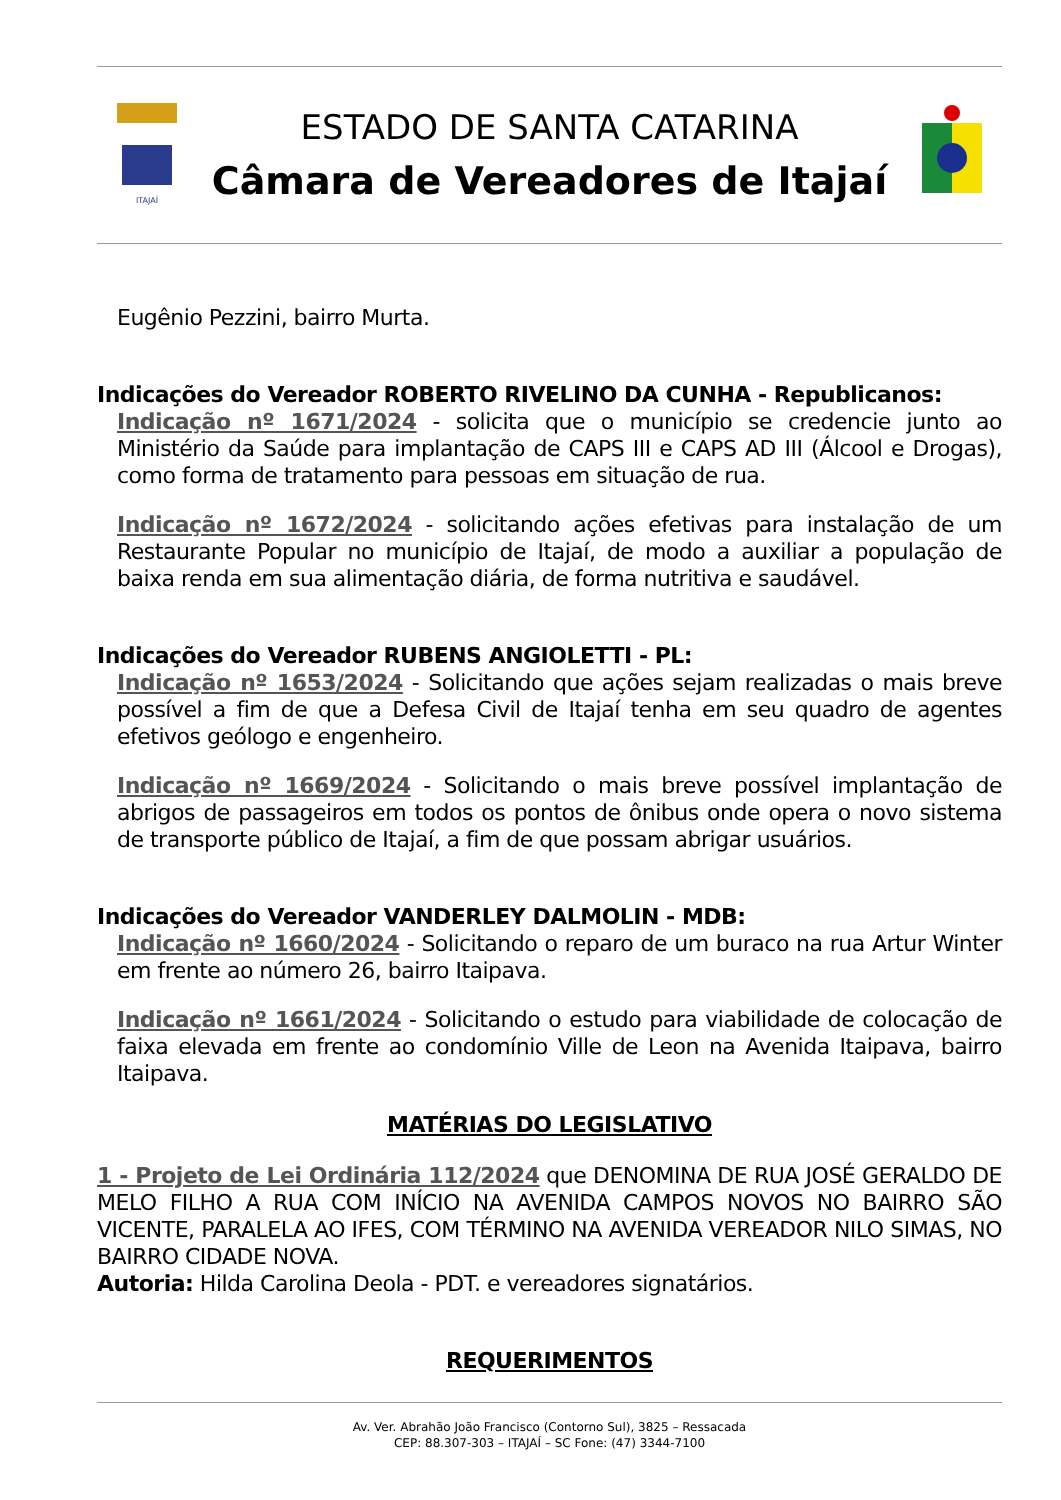ITAJAÍ
ESTADO DE SANTA CATARINA
Câmara de Vereadores de Itajaí
Eugênio Pezzini, bairro Murta.
Indicações do Vereador ROBERTO RIVELINO DA CUNHA - Republicanos:
Indicação nº 1671/2024 - solicita que o município se credencie junto ao Ministério da Saúde para implantação de CAPS III e CAPS AD III (Álcool e Drogas), como forma de tratamento para pessoas em situação de rua.
Indicação nº 1672/2024 - solicitando ações efetivas para instalação de um Restaurante Popular no município de Itajaí, de modo a auxiliar a população de baixa renda em sua alimentação diária, de forma nutritiva e saudável.
Indicações do Vereador RUBENS ANGIOLETTI - PL:
Indicação nº 1653/2024 - Solicitando que ações sejam realizadas o mais breve possível a fim de que a Defesa Civil de Itajaí tenha em seu quadro de agentes efetivos geólogo e engenheiro.
Indicação nº 1669/2024 - Solicitando o mais breve possível implantação de abrigos de passageiros em todos os pontos de ônibus onde opera o novo sistema de transporte público de Itajaí, a fim de que possam abrigar usuários.
Indicações do Vereador VANDERLEY DALMOLIN - MDB:
Indicação nº 1660/2024 - Solicitando o reparo de um buraco na rua Artur Winter em frente ao número 26, bairro Itaipava.
Indicação nº 1661/2024 - Solicitando o estudo para viabilidade de colocação de faixa elevada em frente ao condomínio Ville de Leon na Avenida Itaipava, bairro Itaipava.
MATÉRIAS DO LEGISLATIVO
1 - Projeto de Lei Ordinária 112/2024 que DENOMINA DE RUA JOSÉ GERALDO DE MELO FILHO A RUA COM INÍCIO NA AVENIDA CAMPOS NOVOS NO BAIRRO SÃO VICENTE, PARALELA AO IFES, COM TÉRMINO NA AVENIDA VEREADOR NILO SIMAS, NO BAIRRO CIDADE NOVA.
Autoria: Hilda Carolina Deola - PDT. e vereadores signatários.
REQUERIMENTOS
Av. Ver. Abrahão João Francisco (Contorno Sul), 3825 – Ressacada
CEP: 88.307-303 – ITAJAÍ – SC Fone: (47) 3344-7100